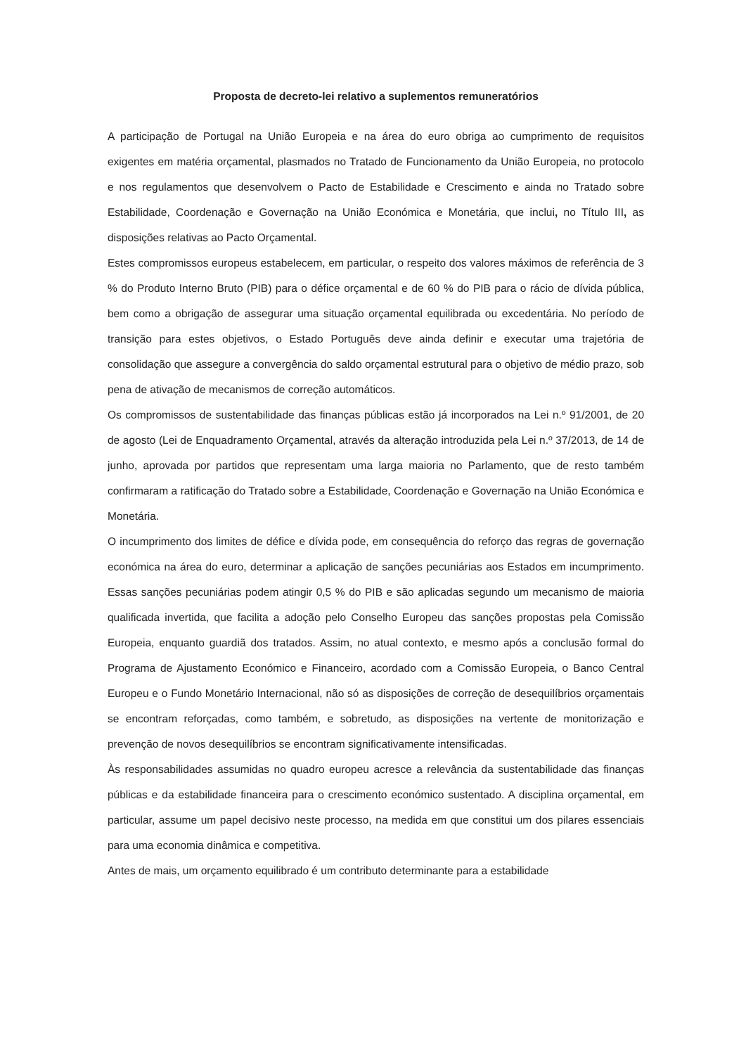Proposta de decreto-lei relativo a suplementos remuneratórios
A participação de Portugal na União Europeia e na área do euro obriga ao cumprimento de requisitos exigentes em matéria orçamental, plasmados no Tratado de Funcionamento da União Europeia, no protocolo e nos regulamentos que desenvolvem o Pacto de Estabilidade e Crescimento e ainda no Tratado sobre Estabilidade, Coordenação e Governação na União Económica e Monetária, que inclui, no Título III, as disposições relativas ao Pacto Orçamental.
Estes compromissos europeus estabelecem, em particular, o respeito dos valores máximos de referência de 3 % do Produto Interno Bruto (PIB) para o défice orçamental e de 60 % do PIB para o rácio de dívida pública, bem como a obrigação de assegurar uma situação orçamental equilibrada ou excedentária. No período de transição para estes objetivos, o Estado Português deve ainda definir e executar uma trajetória de consolidação que assegure a convergência do saldo orçamental estrutural para o objetivo de médio prazo, sob pena de ativação de mecanismos de correção automáticos.
Os compromissos de sustentabilidade das finanças públicas estão já incorporados na Lei n.º 91/2001, de 20 de agosto (Lei de Enquadramento Orçamental, através da alteração introduzida pela Lei n.º 37/2013, de 14 de junho, aprovada por partidos que representam uma larga maioria no Parlamento, que de resto também confirmaram a ratificação do Tratado sobre a Estabilidade, Coordenação e Governação na União Económica e Monetária.
O incumprimento dos limites de défice e dívida pode, em consequência do reforço das regras de governação económica na área do euro, determinar a aplicação de sanções pecuniárias aos Estados em incumprimento. Essas sanções pecuniárias podem atingir 0,5 % do PIB e são aplicadas segundo um mecanismo de maioria qualificada invertida, que facilita a adoção pelo Conselho Europeu das sanções propostas pela Comissão Europeia, enquanto guardiã dos tratados. Assim, no atual contexto, e mesmo após a conclusão formal do Programa de Ajustamento Económico e Financeiro, acordado com a Comissão Europeia, o Banco Central Europeu e o Fundo Monetário Internacional, não só as disposições de correção de desequilíbrios orçamentais se encontram reforçadas, como também, e sobretudo, as disposições na vertente de monitorização e prevenção de novos desequilíbrios se encontram significativamente intensificadas.
Às responsabilidades assumidas no quadro europeu acresce a relevância da sustentabilidade das finanças públicas e da estabilidade financeira para o crescimento económico sustentado. A disciplina orçamental, em particular, assume um papel decisivo neste processo, na medida em que constitui um dos pilares essenciais para uma economia dinâmica e competitiva.
Antes de mais, um orçamento equilibrado é um contributo determinante para a estabilidade